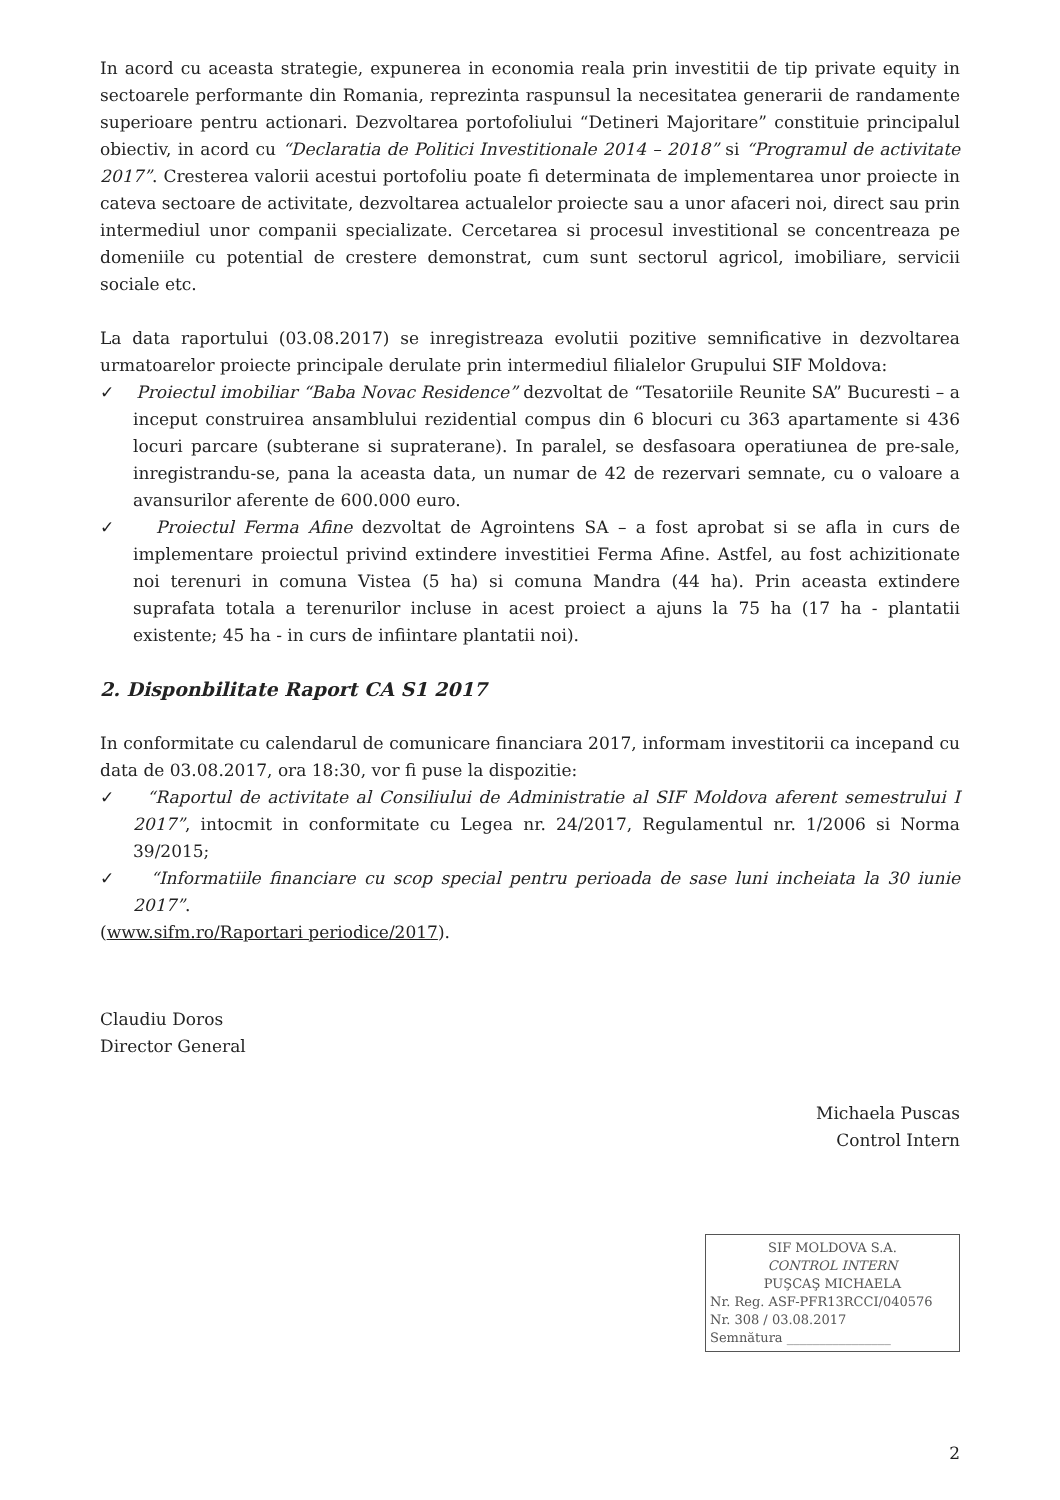In acord cu aceasta strategie, expunerea in economia reala prin investitii de tip private equity in sectoarele performante din Romania, reprezinta raspunsul la necesitatea generarii de randamente superioare pentru actionari. Dezvoltarea portofoliului “Detineri Majoritare” constituie principalul obiectiv, in acord cu “Declaratia de Politici Investitionale 2014 – 2018” si “Programul de activitate 2017”. Cresterea valorii acestui portofoliu poate fi determinata de implementarea unor proiecte in cateva sectoare de activitate, dezvoltarea actualelor proiecte sau a unor afaceri noi, direct sau prin intermediul unor companii specializate. Cercetarea si procesul investitional se concentreaza pe domeniile cu potential de crestere demonstrat, cum sunt sectorul agricol, imobiliare, servicii sociale etc.
La data raportului (03.08.2017) se inregistreaza evolutii pozitive semnificative in dezvoltarea urmatoarelor proiecte principale derulate prin intermediul filialelor Grupului SIF Moldova:
✓ Proiectul imobiliar “Baba Novac Residence” dezvoltat de “Tesatoriile Reunite SA” Bucuresti – a inceput construirea ansamblului rezidential compus din 6 blocuri cu 363 apartamente si 436 locuri parcare (subterane si supraterane). In paralel, se desfasoara operatiunea de pre-sale, inregistrandu-se, pana la aceasta data, un numar de 42 de rezervari semnate, cu o valoare a avansurilor aferente de 600.000 euro.
✓ Proiectul Ferma Afine dezvoltat de Agrointens SA – a fost aprobat si se afla in curs de implementare proiectul privind extindere investitiei Ferma Afine. Astfel, au fost achizitionate noi terenuri in comuna Vistea (5 ha) si comuna Mandra (44 ha). Prin aceasta extindere suprafata totala a terenurilor incluse in acest proiect a ajuns la 75 ha (17 ha - plantatii existente; 45 ha - in curs de infiintare plantatii noi).
2. Disponbilitate Raport CA S1 2017
In conformitate cu calendarul de comunicare financiara 2017, informam investitorii ca incepand cu data de 03.08.2017, ora 18:30, vor fi puse la dispozitie:
✓ “Raportul de activitate al Consiliului de Administratie al SIF Moldova aferent semestrului I 2017”, intocmit in conformitate cu Legea nr. 24/2017, Regulamentul nr. 1/2006 si Norma 39/2015;
✓ “Informatiile financiare cu scop special pentru perioada de sase luni incheiata la 30 iunie 2017”.
(www.sifm.ro/Raportari periodice/2017).
Claudiu Doros
Director General
Michaela Puscas
Control Intern
SIF MOLDOVA S.A.
CONTROL INTERN
PUŞCAŞ MICHAELA
Nr. Reg. ASF-PFR13RCCI/040576
Nr. 308 / 03.08.2017
Semnătura ________________
2